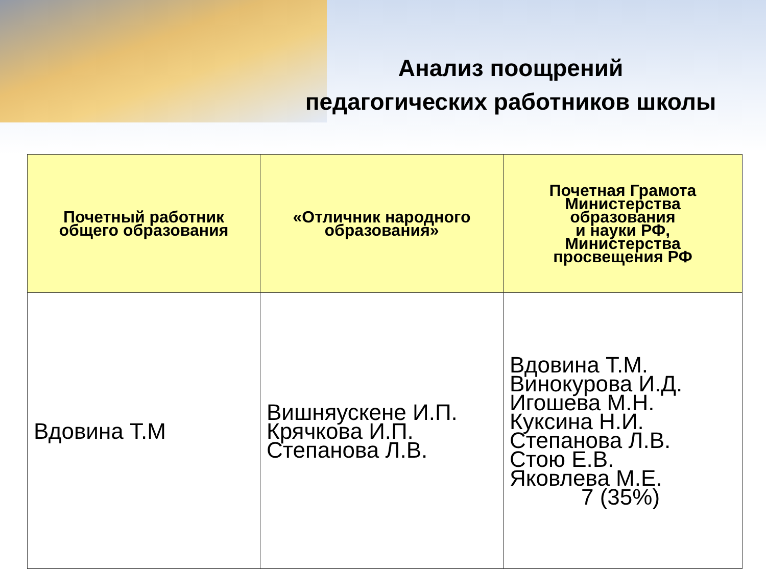Анализ поощрений
педагогических работников школы
| Почетный работник общего образования | «Отличник народного образования» | Почетная Грамота Министерства образования и науки РФ, Министерства просвещения РФ |
| --- | --- | --- |
| Вдовина Т.М | Вишняускене И.П. Крячкова И.П. Степанова Л.В. | Вдовина Т.М. Винокурова И.Д. Игошева М.Н. Куксина Н.И. Степанова Л.В. Стою Е.В. Яковлева М.Е. 7 (35%) |